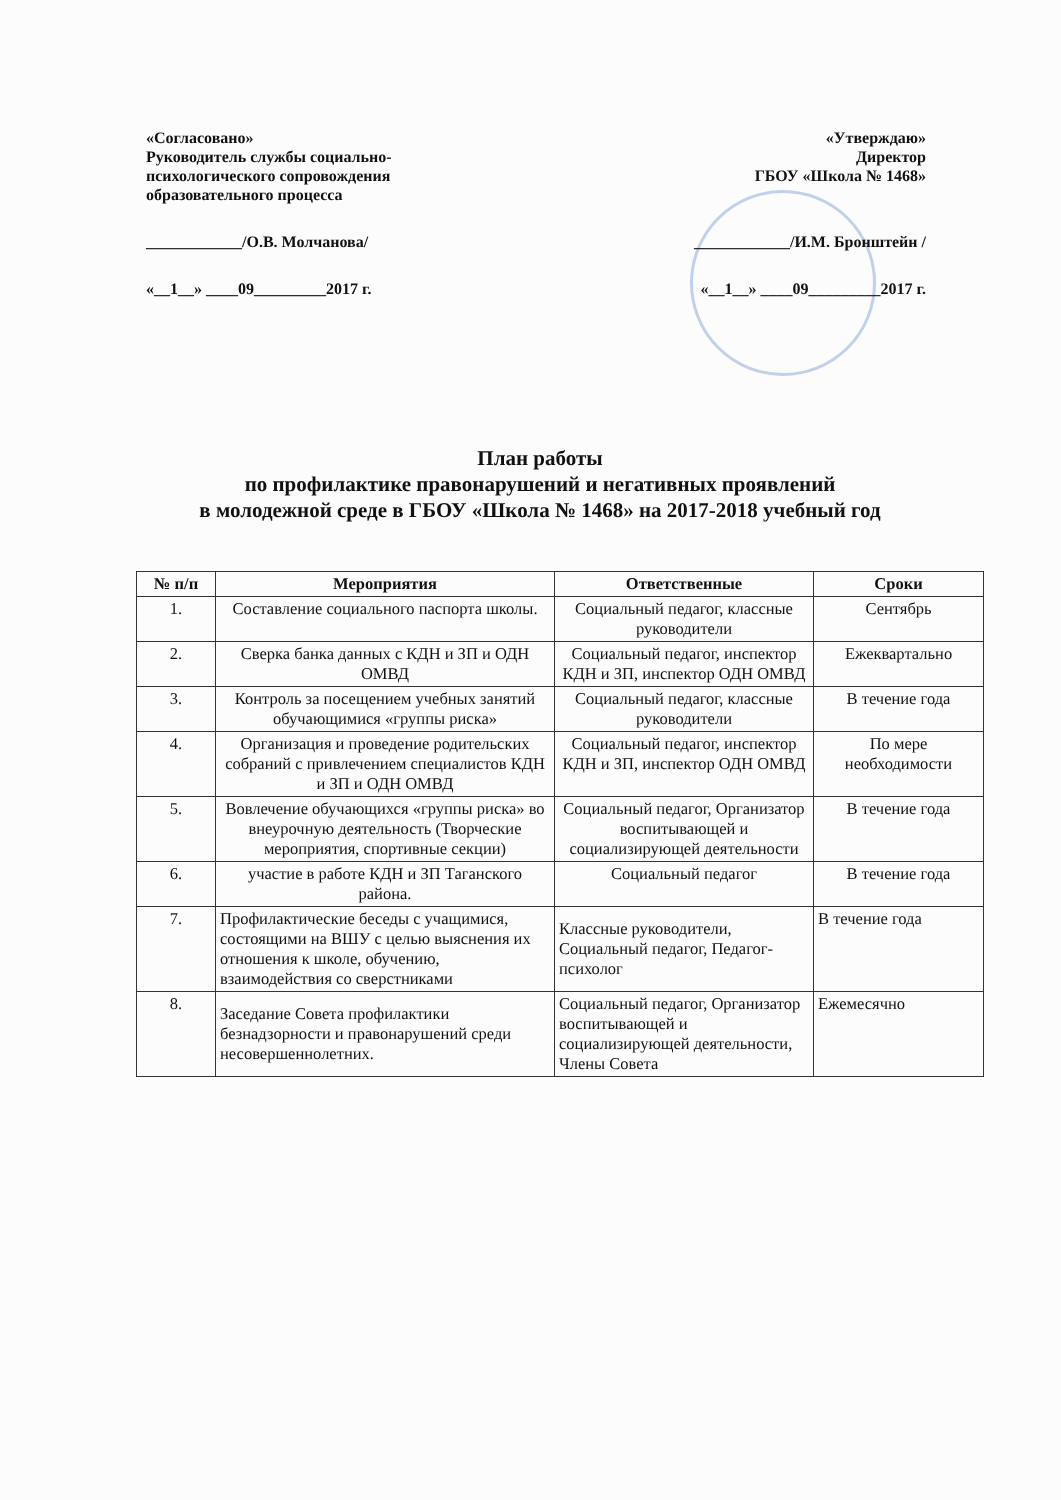«Согласовано»
Руководитель службы социально-
психологического сопровождения
образовательного процесса
____________/О.В. Молчанова/
«__1__» ____09_________2017 г.
«Утверждаю»
Директор
ГБОУ «Школа № 1468»
____________/И.М. Бронштейн /
«__1__» ____09_________2017 г.
План работы
по профилактике правонарушений и негативных проявлений
в молодежной среде в ГБОУ «Школа № 1468» на 2017-2018 учебный год
| № п/п | Мероприятия | Ответственные | Сроки |
| --- | --- | --- | --- |
| 1. | Составление социального паспорта школы. | Социальный педагог, классные руководители | Сентябрь |
| 2. | Сверка банка данных с КДН и ЗП и ОДН ОМВД | Социальный педагог, инспектор КДН и ЗП, инспектор ОДН ОМВД | Ежеквартально |
| 3. | Контроль за посещением учебных занятий обучающимися «группы риска» | Социальный педагог, классные руководители | В течение года |
| 4. | Организация и проведение родительских собраний с привлечением специалистов КДН и ЗП и ОДН ОМВД | Социальный педагог, инспектор КДН и ЗП, инспектор ОДН ОМВД | По мере необходимости |
| 5. | Вовлечение обучающихся «группы риска» во внеурочную деятельность (Творческие мероприятия, спортивные секции) | Социальный педагог, Организатор воспитывающей и социализирующей деятельности | В течение года |
| 6. | участие в работе КДН и ЗП Таганского района. | Социальный педагог | В течение года |
| 7. | Профилактические беседы с учащимися, состоящими на ВШУ с целью выяснения их отношения к школе, обучению, взаимодействия со сверстниками | Классные руководители, Социальный педагог, Педагог-психолог | В течение года |
| 8. | Заседание Совета профилактики безнадзорности и правонарушений среди несовершеннолетних. | Социальный педагог, Организатор воспитывающей и социализирующей деятельности, Члены Совета | Ежемесячно |